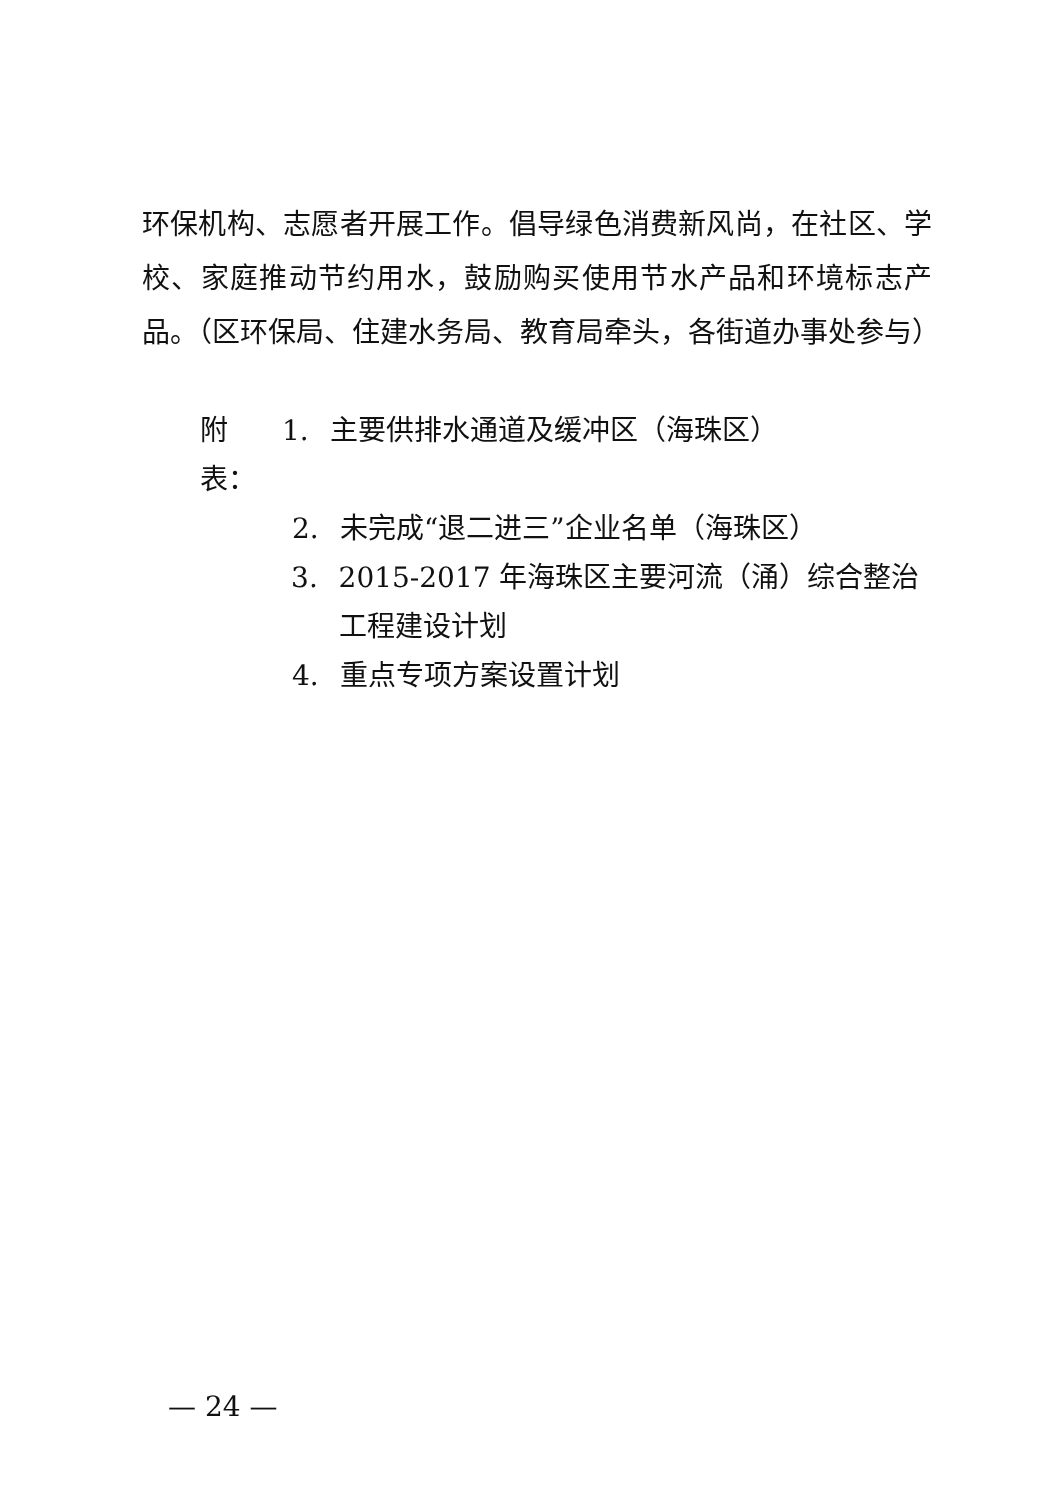环保机构、志愿者开展工作。倡导绿色消费新风尚，在社区、学校、家庭推动节约用水，鼓励购买使用节水产品和环境标志产品。（区环保局、住建水务局、教育局牵头，各街道办事处参与）
附表： 1. 主要供排水通道及缓冲区（海珠区）
2. 未完成“退二进三”企业名单（海珠区）
3. 2015-2017 年海珠区主要河流（涌）综合整治工程建设计划
4. 重点专项方案设置计划
— 24 —